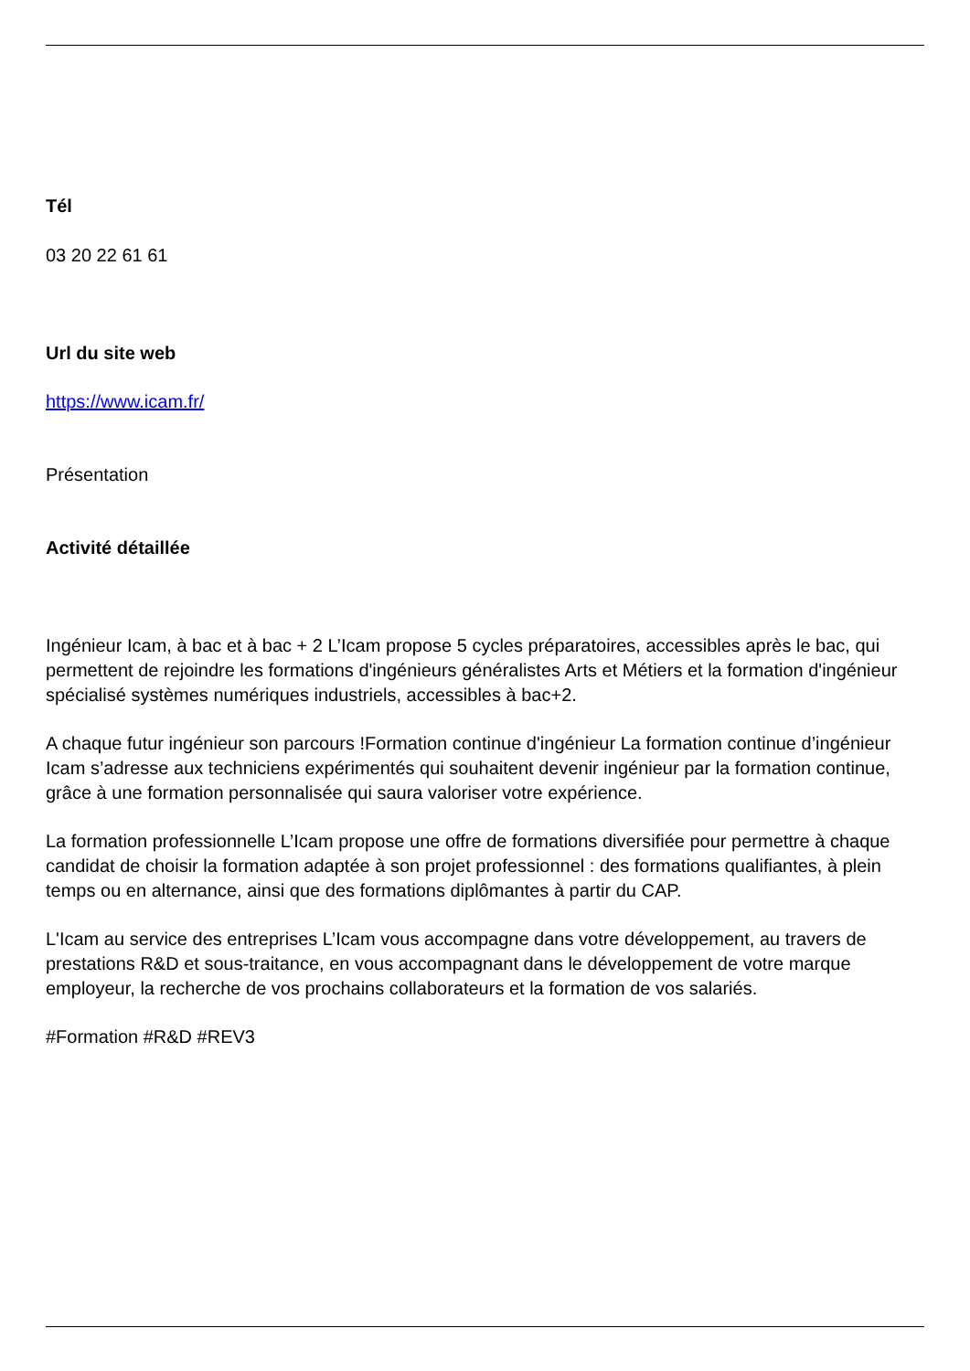Tél
03 20 22 61 61
Url du site web
https://www.icam.fr/
Présentation
Activité détaillée
Ingénieur Icam, à bac et à bac + 2 L’Icam propose 5 cycles préparatoires, accessibles après le bac, qui permettent de rejoindre les formations d'ingénieurs généralistes Arts et Métiers et la formation d'ingénieur spécialisé systèmes numériques industriels, accessibles à bac+2.
A chaque futur ingénieur son parcours !Formation continue d'ingénieur La formation continue d’ingénieur Icam s’adresse aux techniciens expérimentés qui souhaitent devenir ingénieur par la formation continue, grâce à une formation personnalisée qui saura valoriser votre expérience.
La formation professionnelle L’Icam propose une offre de formations diversifiée pour permettre à chaque candidat de choisir la formation adaptée à son projet professionnel : des formations qualifiantes, à plein temps ou en alternance, ainsi que des formations diplômantes à partir du CAP.
L'Icam au service des entreprises L’Icam vous accompagne dans votre développement, au travers de prestations R&D et sous-traitance, en vous accompagnant dans le développement de votre marque employeur, la recherche de vos prochains collaborateurs et la formation de vos salariés.
#Formation #R&D #REV3